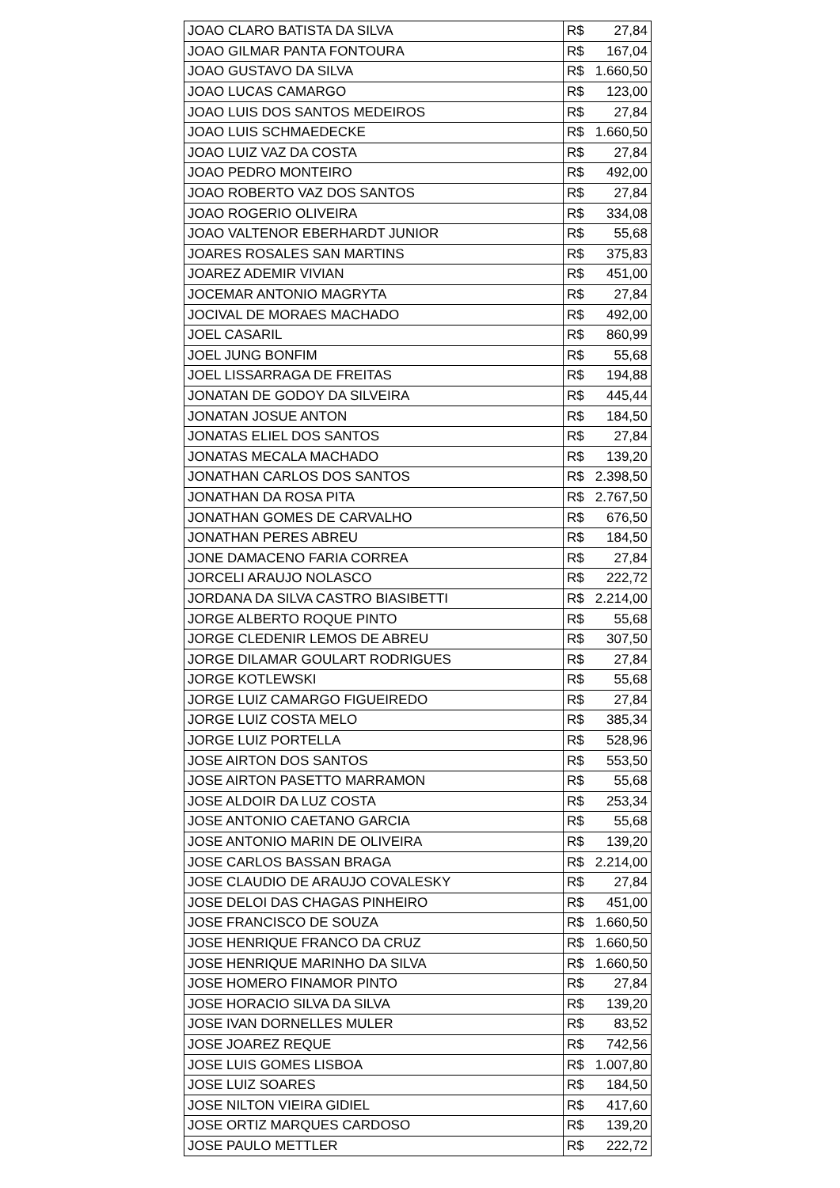| JOAO CLARO BATISTA DA SILVA | R$ 27,84 |
| JOAO GILMAR PANTA FONTOURA | R$ 167,04 |
| JOAO GUSTAVO DA SILVA | R$ 1.660,50 |
| JOAO LUCAS CAMARGO | R$ 123,00 |
| JOAO LUIS DOS SANTOS MEDEIROS | R$ 27,84 |
| JOAO LUIS SCHMAEDECKE | R$ 1.660,50 |
| JOAO LUIZ VAZ DA COSTA | R$ 27,84 |
| JOAO PEDRO MONTEIRO | R$ 492,00 |
| JOAO ROBERTO VAZ DOS SANTOS | R$ 27,84 |
| JOAO ROGERIO OLIVEIRA | R$ 334,08 |
| JOAO VALTENOR EBERHARDT JUNIOR | R$ 55,68 |
| JOARES ROSALES SAN MARTINS | R$ 375,83 |
| JOAREZ ADEMIR VIVIAN | R$ 451,00 |
| JOCEMAR ANTONIO MAGRYTA | R$ 27,84 |
| JOCIVAL DE MORAES MACHADO | R$ 492,00 |
| JOEL CASARIL | R$ 860,99 |
| JOEL JUNG BONFIM | R$ 55,68 |
| JOEL LISSARRAGA DE FREITAS | R$ 194,88 |
| JONATAN DE GODOY DA SILVEIRA | R$ 445,44 |
| JONATAN JOSUE ANTON | R$ 184,50 |
| JONATAS ELIEL DOS SANTOS | R$ 27,84 |
| JONATAS MECALA MACHADO | R$ 139,20 |
| JONATHAN CARLOS DOS SANTOS | R$ 2.398,50 |
| JONATHAN DA ROSA PITA | R$ 2.767,50 |
| JONATHAN GOMES DE CARVALHO | R$ 676,50 |
| JONATHAN PERES ABREU | R$ 184,50 |
| JONE DAMACENO FARIA CORREA | R$ 27,84 |
| JORCELI ARAUJO NOLASCO | R$ 222,72 |
| JORDANA DA SILVA CASTRO BIASIBETTI | R$ 2.214,00 |
| JORGE ALBERTO ROQUE PINTO | R$ 55,68 |
| JORGE CLEDENIR LEMOS DE ABREU | R$ 307,50 |
| JORGE DILAMAR GOULART RODRIGUES | R$ 27,84 |
| JORGE KOTLEWSKI | R$ 55,68 |
| JORGE LUIZ CAMARGO FIGUEIREDO | R$ 27,84 |
| JORGE LUIZ COSTA MELO | R$ 385,34 |
| JORGE LUIZ PORTELLA | R$ 528,96 |
| JOSE AIRTON DOS SANTOS | R$ 553,50 |
| JOSE AIRTON PASETTO MARRAMON | R$ 55,68 |
| JOSE ALDOIR DA LUZ COSTA | R$ 253,34 |
| JOSE ANTONIO CAETANO GARCIA | R$ 55,68 |
| JOSE ANTONIO MARIN DE OLIVEIRA | R$ 139,20 |
| JOSE CARLOS BASSAN BRAGA | R$ 2.214,00 |
| JOSE CLAUDIO DE ARAUJO COVALESKY | R$ 27,84 |
| JOSE DELOI DAS CHAGAS PINHEIRO | R$ 451,00 |
| JOSE FRANCISCO DE SOUZA | R$ 1.660,50 |
| JOSE HENRIQUE FRANCO DA CRUZ | R$ 1.660,50 |
| JOSE HENRIQUE MARINHO DA SILVA | R$ 1.660,50 |
| JOSE HOMERO FINAMOR PINTO | R$ 27,84 |
| JOSE HORACIO SILVA DA SILVA | R$ 139,20 |
| JOSE IVAN DORNELLES MULER | R$ 83,52 |
| JOSE JOAREZ REQUE | R$ 742,56 |
| JOSE LUIS GOMES LISBOA | R$ 1.007,80 |
| JOSE LUIZ SOARES | R$ 184,50 |
| JOSE NILTON VIEIRA GIDIEL | R$ 417,60 |
| JOSE ORTIZ MARQUES CARDOSO | R$ 139,20 |
| JOSE PAULO METTLER | R$ 222,72 |